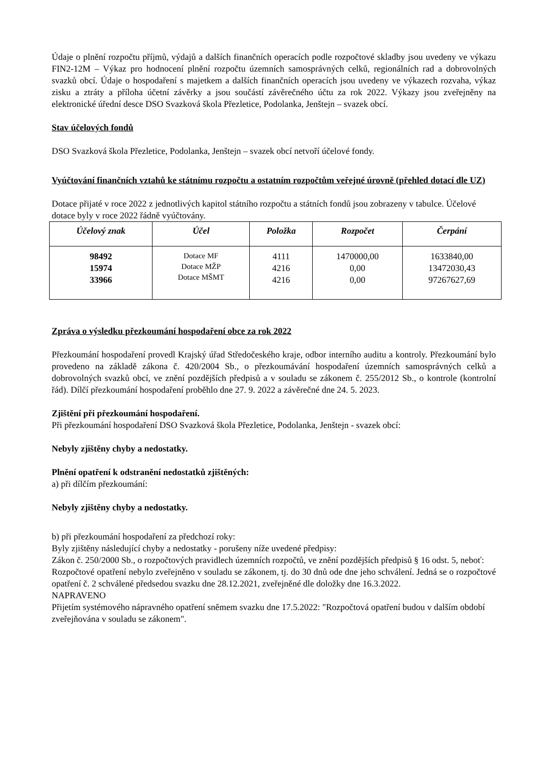Údaje o plnění rozpočtu příjmů, výdajů a dalších finančních operacích podle rozpočtové skladby jsou uvedeny ve výkazu FIN2-12M – Výkaz pro hodnocení plnění rozpočtu územních samosprávných celků, regionálních rad a dobrovolných svazků obcí. Údaje o hospodaření s majetkem a dalších finančních operacích jsou uvedeny ve výkazech rozvaha, výkaz zisku a ztráty a příloha účetní závěrky a jsou součástí závěrečného účtu za rok 2022. Výkazy jsou zveřejněny na elektronické úřední desce DSO Svazková škola Přezletice, Podolanka, Jenštejn – svazek obcí.
Stav účelových fondů
DSO Svazková škola Přezletice, Podolanka, Jenštejn – svazek obcí netvoří účelové fondy.
Vyúčtování finančních vztahů ke státnímu rozpočtu a ostatním rozpočtům veřejné úrovně (přehled dotací dle UZ)
Dotace přijaté v roce 2022 z jednotlivých kapitol státního rozpočtu a státních fondů jsou zobrazeny v tabulce. Účelové dotace byly v roce 2022 řádně vyúčtovány.
| Účelový znak | Účel | Položka | Rozpočet | Čerpání |
| --- | --- | --- | --- | --- |
| 98492 15974 33966 | Dotace MF Dotace MŽP Dotace MŠMT | 4111 4216 4216 | 1470000,00 0,00 0,00 | 1633840,00 13472030,43 97267627,69 |
Zpráva o výsledku přezkoumání hospodaření obce za rok 2022
Přezkoumání hospodaření provedl Krajský úřad Středočeského kraje, odbor interního auditu a kontroly. Přezkoumání bylo provedeno na základě zákona č. 420/2004 Sb., o přezkoumávání hospodaření územních samosprávných celků a dobrovolných svazků obcí, ve znění pozdějších předpisů a v souladu se zákonem č. 255/2012 Sb., o kontrole (kontrolní řád). Dílčí přezkoumání hospodaření proběhlo dne 27. 9. 2022 a závěrečné dne 24. 5. 2023.
Zjištění při přezkoumání hospodaření.
Při přezkoumání hospodaření DSO Svazková škola Přezletice, Podolanka, Jenštejn - svazek obcí:
Nebyly zjištěny chyby a nedostatky.
Plnění opatření k odstranění nedostatků zjištěných:
a) při dílčím přezkoumání:
Nebyly zjištěny chyby a nedostatky.
b) při přezkoumání hospodaření za předchozí roky:
Byly zjištěny následující chyby a nedostatky - porušeny níže uvedené předpisy:
Zákon č. 250/2000 Sb., o rozpočtových pravidlech územních rozpočtů, ve znění pozdějších předpisů § 16 odst. 5, neboť:
Rozpočtové opatření nebylo zveřejněno v souladu se zákonem, tj. do 30 dnů ode dne jeho schválení. Jedná se o rozpočtové opatření č. 2 schválené předsedou svazku dne 28.12.2021, zveřejněné dle doložky dne 16.3.2022.
NAPRAVENO
Přijetím systémového nápravného opatření sněmem svazku dne 17.5.2022: "Rozpočtová opatření budou v dalším období zveřejňována v souladu se zákonem".